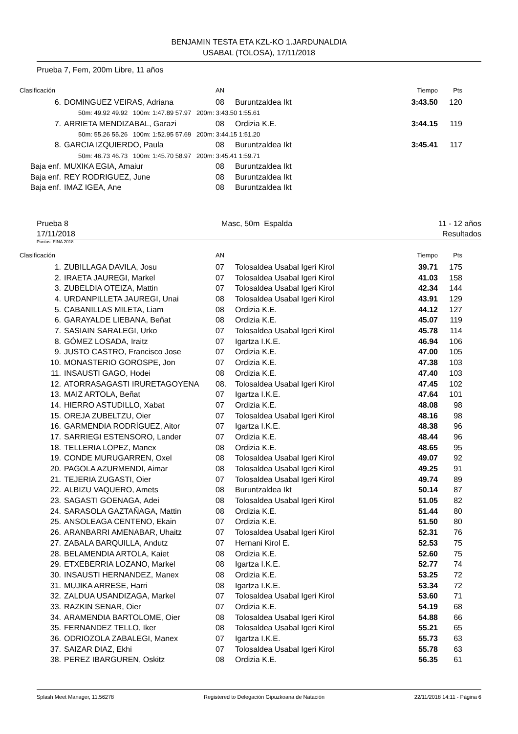BENJAMIN TESTA ETA KZL-KO 1.JARDUNALDIA
USABAL (TOLOSA), 17/11/2018
Prueba 7, Fem, 200m Libre, 11 años
| Clasificación | | AN | | Tiempo | Pts |
| 6. | DOMINGUEZ VEIRAS, Adriana | 08 | Buruntzaldea Ikt | 3:43.50 | 120 |
| 50m: 49.92 49.92 100m: 1:47.89 57.97 200m: 3:43.50 1:55.61 | | | | | |
| 7. | ARRIETA MENDIZABAL, Garazi | 08 | Ordizia K.E. | 3:44.15 | 119 |
| 50m: 55.26 55.26 100m: 1:52.95 57.69 200m: 3:44.15 1:51.20 | | | | | |
| 8. | GARCIA IZQUIERDO, Paula | 08 | Buruntzaldea Ikt | 3:45.41 | 117 |
| 50m: 46.73 46.73 100m: 1:45.70 58.97 200m: 3:45.41 1:59.71 | | | | | |
| Baja enf. | MUXIKA EGIA, Amaiur | 08 | Buruntzaldea Ikt | | |
| Baja enf. | REY RODRIGUEZ, June | 08 | Buruntzaldea Ikt | | |
| Baja enf. | IMAZ IGEA, Ane | 08 | Buruntzaldea Ikt | | |
Prueba 8
17/11/2018
Masc, 50m Espalda 11 - 12 años
Resultados
Puntos: FINA 2018
| Clasificación | | AN | | Tiempo | Pts |
| 1. | ZUBILLAGA DAVILA, Josu | 07 | Tolosaldea Usabal Igeri Kirol | 39.71 | 175 |
| 2. | IRAETA JAUREGI, Markel | 07 | Tolosaldea Usabal Igeri Kirol | 41.03 | 158 |
| 3. | ZUBELDIA OTEIZA, Mattin | 07 | Tolosaldea Usabal Igeri Kirol | 42.34 | 144 |
| 4. | URDANPILLETA JAUREGI, Unai | 08 | Tolosaldea Usabal Igeri Kirol | 43.91 | 129 |
| 5. | CABANILLAS MILETA, Liam | 08 | Ordizia K.E. | 44.12 | 127 |
| 6. | GARAYALDE LIEBANA, Beñat | 08 | Ordizia K.E. | 45.07 | 119 |
| 7. | SASIAIN SARALEGI, Urko | 07 | Tolosaldea Usabal Igeri Kirol | 45.78 | 114 |
| 8. | GÓMEZ LOSADA, Iraitz | 07 | Igartza I.K.E. | 46.94 | 106 |
| 9. | JUSTO CASTRO, Francisco Jose | 07 | Ordizia K.E. | 47.00 | 105 |
| 10. | MONASTERIO GOROSPE, Jon | 07 | Ordizia K.E. | 47.38 | 103 |
| 11. | INSAUSTI GAGO, Hodei | 08 | Ordizia K.E. | 47.40 | 103 |
| 12. | ATORRASAGASTI IRURETAGOYENA | 08. | Tolosaldea Usabal Igeri Kirol | 47.45 | 102 |
| 13. | MAIZ ARTOLA, Beñat | 07 | Igartza I.K.E. | 47.64 | 101 |
| 14. | HIERRO ASTUDILLO, Xabat | 07 | Ordizia K.E. | 48.08 | 98 |
| 15. | OREJA ZUBELTZU, Oier | 07 | Tolosaldea Usabal Igeri Kirol | 48.16 | 98 |
| 16. | GARMENDIA RODRÍGUEZ, Aitor | 07 | Igartza I.K.E. | 48.38 | 96 |
| 17. | SARRIEGI ESTENSORO, Lander | 07 | Ordizia K.E. | 48.44 | 96 |
| 18. | TELLERIA LOPEZ, Manex | 08 | Ordizia K.E. | 48.65 | 95 |
| 19. | CONDE MURUGARREN, Oxel | 08 | Tolosaldea Usabal Igeri Kirol | 49.07 | 92 |
| 20. | PAGOLA AZURMENDI, Aimar | 08 | Tolosaldea Usabal Igeri Kirol | 49.25 | 91 |
| 21. | TEJERIA ZUGASTI, Oier | 07 | Tolosaldea Usabal Igeri Kirol | 49.74 | 89 |
| 22. | ALBIZU VAQUERO, Amets | 08 | Buruntzaldea Ikt | 50.14 | 87 |
| 23. | SAGASTI GOENAGA, Adei | 08 | Tolosaldea Usabal Igeri Kirol | 51.05 | 82 |
| 24. | SARASOLA GAZTAÑAGA, Mattin | 08 | Ordizia K.E. | 51.44 | 80 |
| 25. | ANSOLEAGA CENTENO, Ekain | 07 | Ordizia K.E. | 51.50 | 80 |
| 26. | ARANBARRI AMENABAR, Uhaitz | 07 | Tolosaldea Usabal Igeri Kirol | 52.31 | 76 |
| 27. | ZABALA BARQUILLA, Andutz | 07 | Hernani Kirol E. | 52.53 | 75 |
| 28. | BELAMENDIA ARTOLA, Kaiet | 08 | Ordizia K.E. | 52.60 | 75 |
| 29. | ETXEBERRIA LOZANO, Markel | 08 | Igartza I.K.E. | 52.77 | 74 |
| 30. | INSAUSTI HERNANDEZ, Manex | 08 | Ordizia K.E. | 53.25 | 72 |
| 31. | MUJIKA ARRESE, Harri | 08 | Igartza I.K.E. | 53.34 | 72 |
| 32. | ZALDUA USANDIZAGA, Markel | 07 | Tolosaldea Usabal Igeri Kirol | 53.60 | 71 |
| 33. | RAZKIN SENAR, Oier | 07 | Ordizia K.E. | 54.19 | 68 |
| 34. | ARAMENDIA BARTOLOME, Oier | 08 | Tolosaldea Usabal Igeri Kirol | 54.88 | 66 |
| 35. | FERNANDEZ TELLO, Iker | 08 | Tolosaldea Usabal Igeri Kirol | 55.21 | 65 |
| 36. | ODRIOZOLA ZABALEGI, Manex | 07 | Igartza I.K.E. | 55.73 | 63 |
| 37. | SAIZAR DIAZ, Ekhi | 07 | Tolosaldea Usabal Igeri Kirol | 55.78 | 63 |
| 38. | PEREZ IBARGUREN, Oskitz | 08 | Ordizia K.E. | 56.35 | 61 |
Splash Meet Manager, 11.56278 Registered to Delegación Gipuzkoana de Natación 22/11/2018 14:11 - Página 6